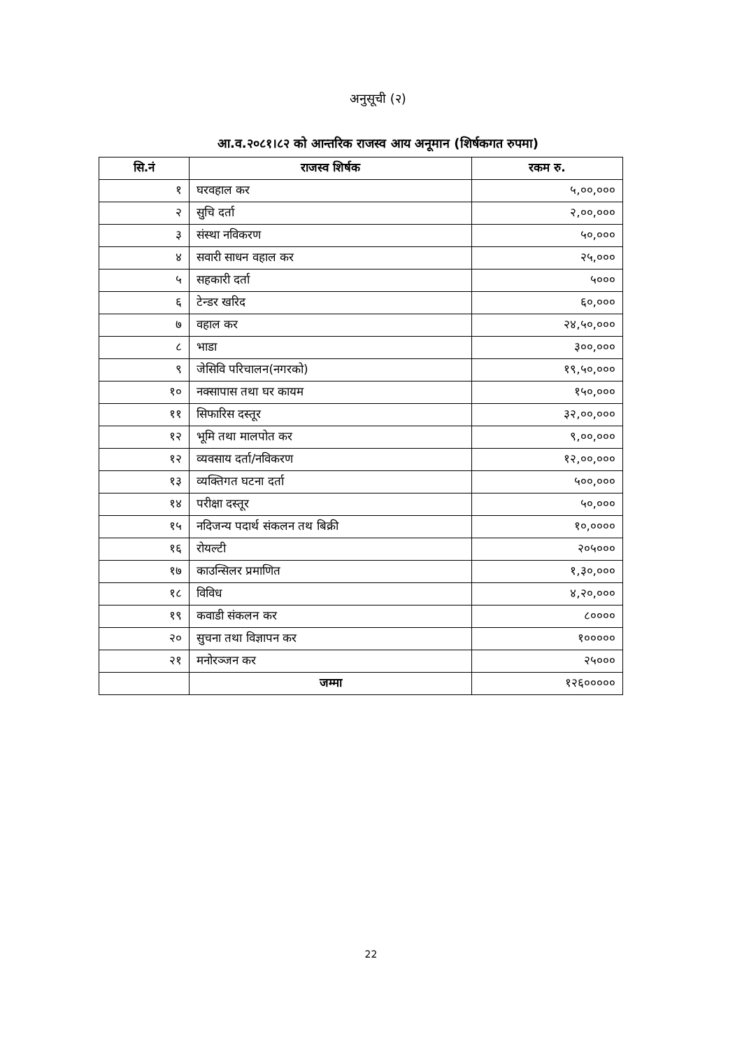अनुसूची (२)
आ.व.२०८१।८२ को आन्तरिक राजस्व आय अनूमान (शिर्षकगत रुपमा)
| सि.नं | राजस्व शिर्षक | रकम रु. |
| --- | --- | --- |
| १ | घरवहाल कर | ५,००,००० |
| २ | सुचि दर्ता | २,००,००० |
| ३ | संस्था नविकरण | ५०,००० |
| ४ | सवारी साधन वहाल कर | २५,००० |
| ५ | सहकारी दर्ता | ५००० |
| ६ | टेन्डर खरिद | ६०,००० |
| ७ | वहाल कर | २४,५०,००० |
| ८ | भाडा | ३००,००० |
| ९ | जेसिवि परिचालन(नगरको) | १९,५०,००० |
| १० | नक्सापास तथा घर कायम | १५०,००० |
| ११ | सिफारिस दस्तूर | ३२,००,००० |
| १२ | भूमि तथा मालपोत कर | ९,००,००० |
| १२ | व्यवसाय दर्ता/नविकरण | १२,००,००० |
| १३ | व्यक्तिगत घटना दर्ता | ५००,००० |
| १४ | परीक्षा दस्तूर | ५०,००० |
| १५ | नदिजन्य पदार्थ संकलन तथ बिक्री | १०,०००० |
| १६ | रोयल्टी | २०५००० |
| १७ | काउन्सिलर प्रमाणित | १,३०,००० |
| १८ | विविध | ४,२०,००० |
| १९ | कवाडी संकलन कर | ८०००० |
| २० | सुचना तथा विज्ञापन कर | १००००० |
| २१ | मनोरञ्जन कर | २५००० |
| | जम्मा | १२६००००० |
22